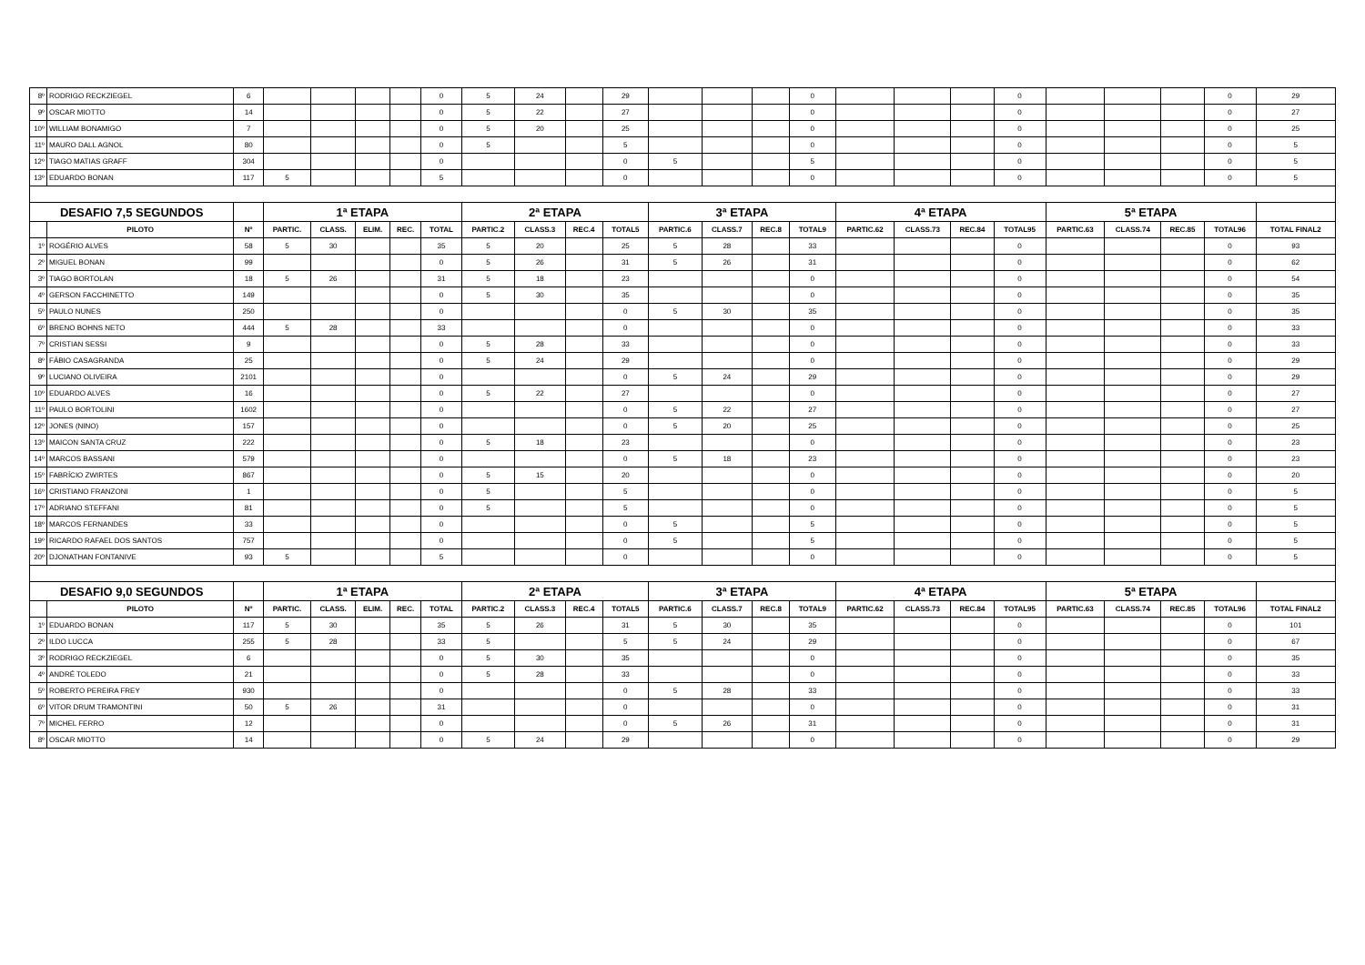| 8º | RODRIGO RECKZIEGEL | 6 | | | | | 0 | 5 | 24 | | 29 | | | | 0 | | | | 0 | | | | 0 | 29 |
| 9º | OSCAR MIOTTO | 14 | | | | | 0 | 5 | 22 | | 27 | | | | 0 | | | | 0 | | | | 0 | 27 |
| 10º | WILLIAM BONAMIGO | 7 | | | | | 0 | 5 | 20 | | 25 | | | | 0 | | | | 0 | | | | 0 | 25 |
| 11º | MAURO DALL AGNOL | 80 | | | | | 0 | 5 | | | 5 | | | | 0 | | | | 0 | | | | 0 | 5 |
| 12º | TIAGO MATIAS GRAFF | 304 | | | | | 0 | | | | 0 | 5 | | | 5 | | | | 0 | | | | 0 | 5 |
| 13º | EDUARDO BONAN | 117 | 5 | | | | 5 | | | | 0 | | | | 0 | | | | 0 | | | | 0 | 5 |
| DESAFIO 7,5 SEGUNDOS | | | 1ª ETAPA | | | | | 2ª ETAPA | | | | 3ª ETAPA | | | | 4ª ETAPA | | | | 5ª ETAPA | | | | |
| | PILOTO | Nº | PARTIC. | CLASS. | ELIM. | REC. | TOTAL | PARTIC.2 | CLASS.3 | REC.4 | TOTAL5 | PARTIC.6 | CLASS.7 | REC.8 | TOTAL9 | PARTIC.62 | CLASS.73 | REC.84 | TOTAL95 | PARTIC.63 | CLASS.74 | REC.85 | TOTAL96 | TOTAL FINAL2 |
| 1º | ROGÉRIO ALVES | 58 | 5 | 30 | | | 35 | 5 | 20 | | 25 | 5 | 28 | | 33 | | | | 0 | | | | 0 | 93 |
| 2º | MIGUEL BONAN | 99 | | | | | 0 | 5 | 26 | | 31 | 5 | 26 | | 31 | | | | 0 | | | | 0 | 62 |
| 3º | TIAGO BORTOLAN | 18 | 5 | 26 | | | 31 | 5 | 18 | | 23 | | | | 0 | | | | 0 | | | | 0 | 54 |
| 4º | GERSON FACCHINETTO | 149 | | | | | 0 | 5 | 30 | | 35 | | | | 0 | | | | 0 | | | | 0 | 35 |
| 5º | PAULO NUNES | 250 | | | | | 0 | | | | 0 | 5 | 30 | | 35 | | | | 0 | | | | 0 | 35 |
| 6º | BRENO BOHNS NETO | 444 | 5 | 28 | | | 33 | | | | 0 | | | | 0 | | | | 0 | | | | 0 | 33 |
| 7º | CRISTIAN SESSI | 9 | | | | | 0 | 5 | 28 | | 33 | | | | 0 | | | | 0 | | | | 0 | 33 |
| 8º | FÁBIO CASAGRANDA | 25 | | | | | 0 | 5 | 24 | | 29 | | | | 0 | | | | 0 | | | | 0 | 29 |
| 9º | LUCIANO OLIVEIRA | 2101 | | | | | 0 | | | | 0 | 5 | 24 | | 29 | | | | 0 | | | | 0 | 29 |
| 10º | EDUARDO ALVES | 16 | | | | | 0 | 5 | 22 | | 27 | | | | 0 | | | | 0 | | | | 0 | 27 |
| 11º | PAULO BORTOLINI | 1602 | | | | | 0 | | | | 0 | 5 | 22 | | 27 | | | | 0 | | | | 0 | 27 |
| 12º | JONES (NINO) | 157 | | | | | 0 | | | | 0 | 5 | 20 | | 25 | | | | 0 | | | | 0 | 25 |
| 13º | MAICON SANTA CRUZ | 222 | | | | | 0 | 5 | 18 | | 23 | | | | 0 | | | | 0 | | | | 0 | 23 |
| 14º | MARCOS BASSANI | 579 | | | | | 0 | | | | 0 | 5 | 18 | | 23 | | | | 0 | | | | 0 | 23 |
| 15º | FABRÍCIO ZWIRTES | 867 | | | | | 0 | 5 | 15 | | 20 | | | | 0 | | | | 0 | | | | 0 | 20 |
| 16º | CRISTIANO FRANZONI | 1 | | | | | 0 | 5 | | | 5 | | | | 0 | | | | 0 | | | | 0 | 5 |
| 17º | ADRIANO STEFFANI | 81 | | | | | 0 | 5 | | | 5 | | | | 0 | | | | 0 | | | | 0 | 5 |
| 18º | MARCOS FERNANDES | 33 | | | | | 0 | | | | 0 | 5 | | | 5 | | | | 0 | | | | 0 | 5 |
| 19º | RICARDO RAFAEL DOS SANTOS | 757 | | | | | 0 | | | | 0 | 5 | | | 5 | | | | 0 | | | | 0 | 5 |
| 20º | DJONATHAN FONTANIVE | 93 | 5 | | | | 5 | | | | 0 | | | | 0 | | | | 0 | | | | 0 | 5 |
| DESAFIO 9,0 SEGUNDOS | | | 1ª ETAPA | | | | | 2ª ETAPA | | | | 3ª ETAPA | | | | 4ª ETAPA | | | | 5ª ETAPA | | | | |
| | PILOTO | Nº | PARTIC. | CLASS. | ELIM. | REC. | TOTAL | PARTIC.2 | CLASS.3 | REC.4 | TOTAL5 | PARTIC.6 | CLASS.7 | REC.8 | TOTAL9 | PARTIC.62 | CLASS.73 | REC.84 | TOTAL95 | PARTIC.63 | CLASS.74 | REC.85 | TOTAL96 | TOTAL FINAL2 |
| 1º | EDUARDO BONAN | 117 | 5 | 30 | | | 35 | 5 | 26 | | 31 | 5 | 30 | | 35 | | | | 0 | | | | 0 | 101 |
| 2º | ILDO LUCCA | 255 | 5 | 28 | | | 33 | 5 | | | 5 | 5 | 24 | | 29 | | | | 0 | | | | 0 | 67 |
| 3º | RODRIGO RECKZIEGEL | 6 | | | | | 0 | 5 | 30 | | 35 | | | | 0 | | | | 0 | | | | 0 | 35 |
| 4º | ANDRÉ TOLEDO | 21 | | | | | 0 | 5 | 28 | | 33 | | | | 0 | | | | 0 | | | | 0 | 33 |
| 5º | ROBERTO PEREIRA FREY | 930 | | | | | 0 | | | | 0 | 5 | 28 | | 33 | | | | 0 | | | | 0 | 33 |
| 6º | VITOR DRUM TRAMONTINI | 50 | 5 | 26 | | | 31 | | | | 0 | | | | 0 | | | | 0 | | | | 0 | 31 |
| 7º | MICHEL FERRO | 12 | | | | | 0 | | | | 0 | 5 | 26 | | 31 | | | | 0 | | | | 0 | 31 |
| 8º | OSCAR MIOTTO | 14 | | | | | 0 | 5 | 24 | | 29 | | | | 0 | | | | 0 | | | | 0 | 29 |